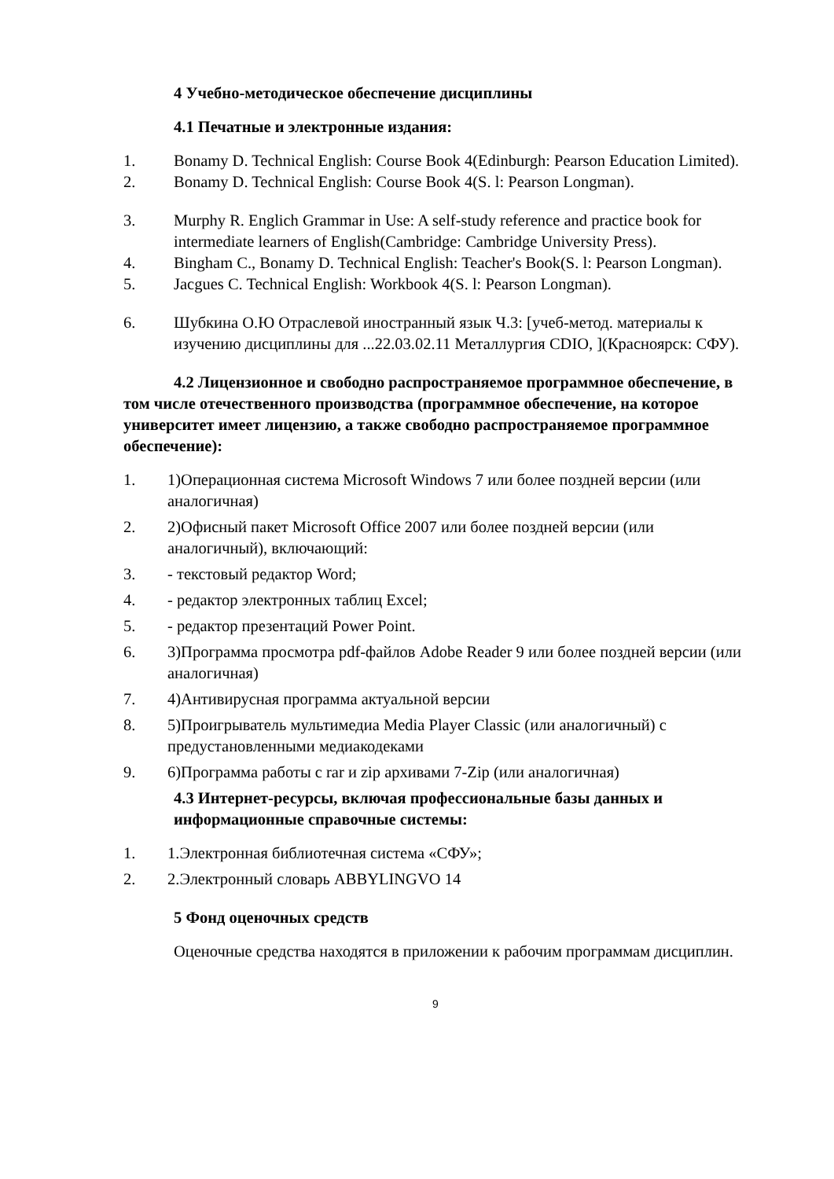4 Учебно-методическое обеспечение дисциплины
4.1 Печатные и электронные издания:
1. Bonamy D. Technical English: Course Book 4(Edinburgh: Pearson Education Limited).
2. Bonamy D. Technical English: Course Book 4(S. l: Pearson Longman).
3. Murphy R. Englich Grammar in Use: A self-study reference and practice book for intermediate learners of English(Cambridge: Cambridge University Press).
4. Bingham C., Bonamy D. Technical English: Teacher's Book(S. l: Pearson Longman).
5. Jacgues C. Technical English: Workbook 4(S. l: Pearson Longman).
6. Шубкина О.Ю Отраслевой иностранный язык Ч.3: [учеб-метод. материалы к изучению дисциплины для ...22.03.02.11 Металлургия CDIO, ](Красноярск: СФУ).
4.2 Лицензионное и свободно распространяемое программное обеспечение, в том числе отечественного производства (программное обеспечение, на которое университет имеет лицензию, а также свободно распространяемое программное обеспечение):
1. 1)Операционная система Microsoft Windows 7 или более поздней версии (или аналогичная)
2. 2)Офисный пакет Microsoft Office 2007 или более поздней версии (или аналогичный), включающий:
3. - текстовый редактор Word;
4. - редактор электронных таблиц Excel;
5. - редактор презентаций Power Point.
6. 3)Программа просмотра pdf-файлов Adobe Reader 9 или более поздней версии (или аналогичная)
7. 4)Антивирусная программа актуальной версии
8. 5)Проигрыватель мультимедиа Media Player Classic (или аналогичный) с предустановленными медиакодеками
9. 6)Программа работы с rar и zip архивами 7-Zip (или аналогичная)
4.3 Интернет-ресурсы, включая профессиональные базы данных и информационные справочные системы:
1. 1.Электронная библиотечная система «СФУ»;
2. 2.Электронный словарь ABBYLINGVO 14
5 Фонд оценочных средств
Оценочные средства находятся в приложении к рабочим программам дисциплин.
9